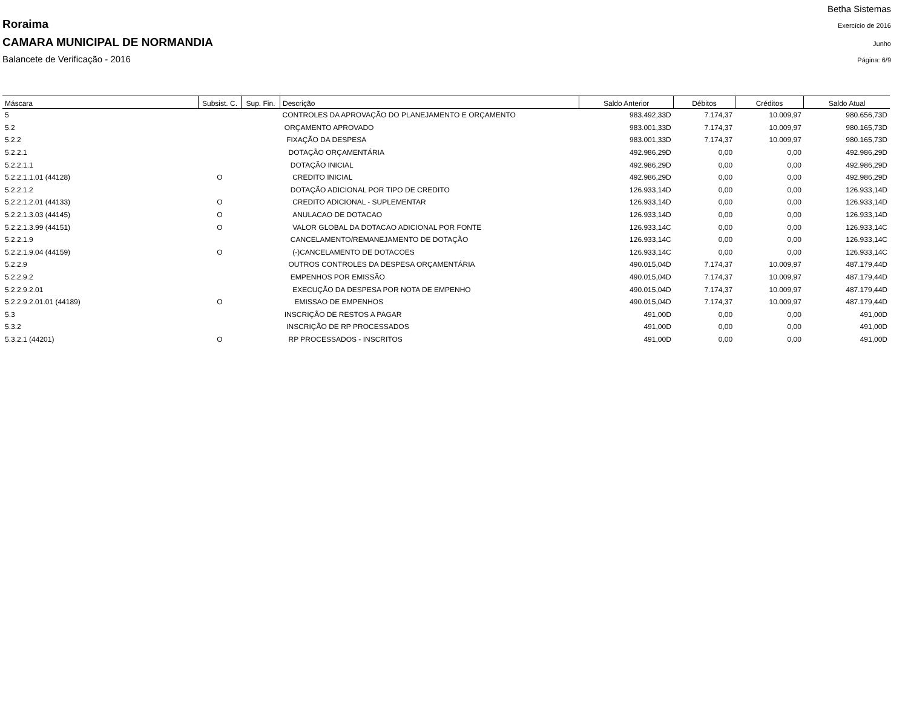Betha Sistemas
Roraima Exercício de 2016
CAMARA MUNICIPAL DE NORMANDIA Junho
Balancete de Verificação - 2016 Página: 6/9
| Máscara | Subsist. C. | Sup. Fin. | Descrição | Saldo Anterior | Débitos | Créditos | Saldo Atual |
| --- | --- | --- | --- | --- | --- | --- | --- |
| 5 | | | CONTROLES DA APROVAÇÃO DO PLANEJAMENTO E ORÇAMENTO | 983.492,33D | 7.174,37 | 10.009,97 | 980.656,73D |
| 5.2 | | | ORÇAMENTO APROVADO | 983.001,33D | 7.174,37 | 10.009,97 | 980.165,73D |
| 5.2.2 | | | FIXAÇÃO DA DESPESA | 983.001,33D | 7.174,37 | 10.009,97 | 980.165,73D |
| 5.2.2.1 | | | DOTAÇÃO ORÇAMENTÁRIA | 492.986,29D | 0,00 | 0,00 | 492.986,29D |
| 5.2.2.1.1 | | | DOTAÇÃO INICIAL | 492.986,29D | 0,00 | 0,00 | 492.986,29D |
| 5.2.2.1.1.01 (44128) | O | | CREDITO INICIAL | 492.986,29D | 0,00 | 0,00 | 492.986,29D |
| 5.2.2.1.2 | | | DOTAÇÃO ADICIONAL POR TIPO DE CREDITO | 126.933,14D | 0,00 | 0,00 | 126.933,14D |
| 5.2.2.1.2.01 (44133) | O | | CREDITO ADICIONAL - SUPLEMENTAR | 126.933,14D | 0,00 | 0,00 | 126.933,14D |
| 5.2.2.1.3.03 (44145) | O | | ANULACAO DE DOTACAO | 126.933,14D | 0,00 | 0,00 | 126.933,14D |
| 5.2.2.1.3.99 (44151) | O | | VALOR GLOBAL DA DOTACAO ADICIONAL POR FONTE | 126.933,14C | 0,00 | 0,00 | 126.933,14C |
| 5.2.2.1.9 | | | CANCELAMENTO/REMANEJAMENTO DE DOTAÇÃO | 126.933,14C | 0,00 | 0,00 | 126.933,14C |
| 5.2.2.1.9.04 (44159) | O | | (-)CANCELAMENTO DE DOTACOES | 126.933,14C | 0,00 | 0,00 | 126.933,14C |
| 5.2.2.9 | | | OUTROS CONTROLES DA DESPESA ORÇAMENTÁRIA | 490.015,04D | 7.174,37 | 10.009,97 | 487.179,44D |
| 5.2.2.9.2 | | | EMPENHOS POR EMISSÃO | 490.015,04D | 7.174,37 | 10.009,97 | 487.179,44D |
| 5.2.2.9.2.01 | | | EXECUÇÃO DA DESPESA POR NOTA DE EMPENHO | 490.015,04D | 7.174,37 | 10.009,97 | 487.179,44D |
| 5.2.2.9.2.01.01 (44189) | O | | EMISSAO DE EMPENHOS | 490.015,04D | 7.174,37 | 10.009,97 | 487.179,44D |
| 5.3 | | | INSCRIÇÃO DE RESTOS A PAGAR | 491,00D | 0,00 | 0,00 | 491,00D |
| 5.3.2 | | | INSCRIÇÃO DE RP PROCESSADOS | 491,00D | 0,00 | 0,00 | 491,00D |
| 5.3.2.1 (44201) | O | | RP PROCESSADOS - INSCRITOS | 491,00D | 0,00 | 0,00 | 491,00D |